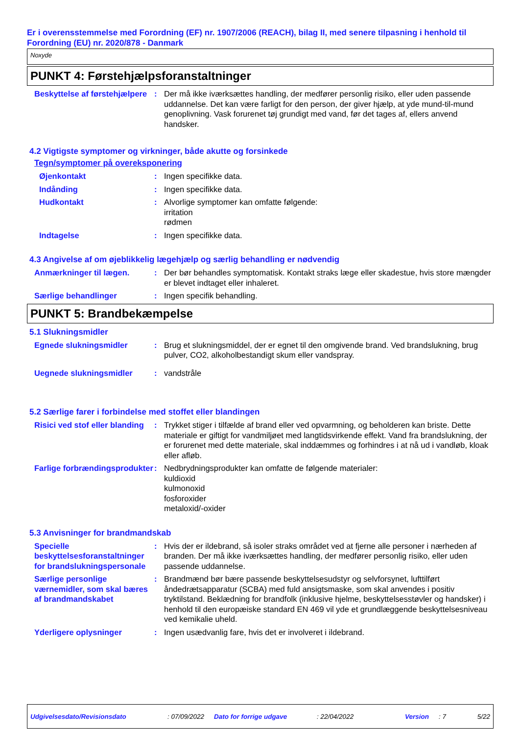Er i overensstemmelse med Forordning (EF) nr. 1907/2006 (REACH), bilag II, med senere tilpasning i henhold til Forordning (EU) nr. 2020/878 - Danmark
Noxyde
PUNKT 4: Førstehjælpsforanstaltninger
Beskyttelse af førstehjælpere
: Der må ikke iværksættes handling, der medfører personlig risiko, eller uden passende uddannelse. Det kan være farligt for den person, der giver hjælp, at yde mund-til-mund genoplivning. Vask forurenet tøj grundigt med vand, før det tages af, ellers anvend handsker.
4.2 Vigtigste symptomer og virkninger, både akutte og forsinkede
Tegn/symptomer på overeksponering
Øjenkontakt : Ingen specifikke data.
Indånding : Ingen specifikke data.
Hudkontakt : Alvorlige symptomer kan omfatte følgende:
irritation
rødmen
Indtagelse : Ingen specifikke data.
4.3 Angivelse af om øjeblikkelig lægehjælp og særlig behandling er nødvendig
Anmærkninger til lægen. : Der bør behandles symptomatisk. Kontakt straks læge eller skadestue, hvis store mængder er blevet indtaget eller inhaleret.
Særlige behandlinger : Ingen specifik behandling.
PUNKT 5: Brandbekæmpelse
5.1 Slukningsmidler
Egnede slukningsmidler : Brug et slukningsmiddel, der er egnet til den omgivende brand. Ved brandslukning, brug pulver, CO2, alkoholbestandigt skum eller vandspray.
Uegnede slukningsmidler : vandstråle
5.2 Særlige farer i forbindelse med stoffet eller blandingen
Risici ved stof eller blanding
: Trykket stiger i tilfælde af brand eller ved opvarmning, og beholderen kan briste. Dette materiale er giftigt for vandmiljøet med langtidsvirkende effekt. Vand fra brandslukning, der er forurenet med dette materiale, skal inddæmmes og forhindres i at nå ud i vandløb, kloak eller afløb.
Farlige forbrændingsprodukter
: Nedbrydningsprodukter kan omfatte de følgende materialer:
kuldioxid
kulmonoxid
fosforoxider
metaloxid/-oxider
5.3 Anvisninger for brandmandskab
Specielle beskyttelsesforanstaltninger for brandslukningspersonale
: Hvis der er ildebrand, så isoler straks området ved at fjerne alle personer i nærheden af branden. Der må ikke iværksættes handling, der medfører personlig risiko, eller uden passende uddannelse.
Særlige personlige værnemidler, som skal bæres af brandmandskabet
: Brandmænd bør bære passende beskyttelsesudstyr og selvforsynet, lufttilført åndedrætsapparatur (SCBA) med fuld ansigtsmaske, som skal anvendes i positiv tryktilstand. Beklædning for brandfolk (inklusive hjelme, beskyttelsesstøvler og handsker) i henhold til den europæiske standard EN 469 vil yde et grundlæggende beskyttelsesniveau ved kemikalie uheld.
Yderligere oplysninger : Ingen usædvanlig fare, hvis det er involveret i ildebrand.
Udgivelsesdato/Revisionsdato: 07/09/2022 Dato for forrige udgave: 22/04/2022 Version: 7 5/22